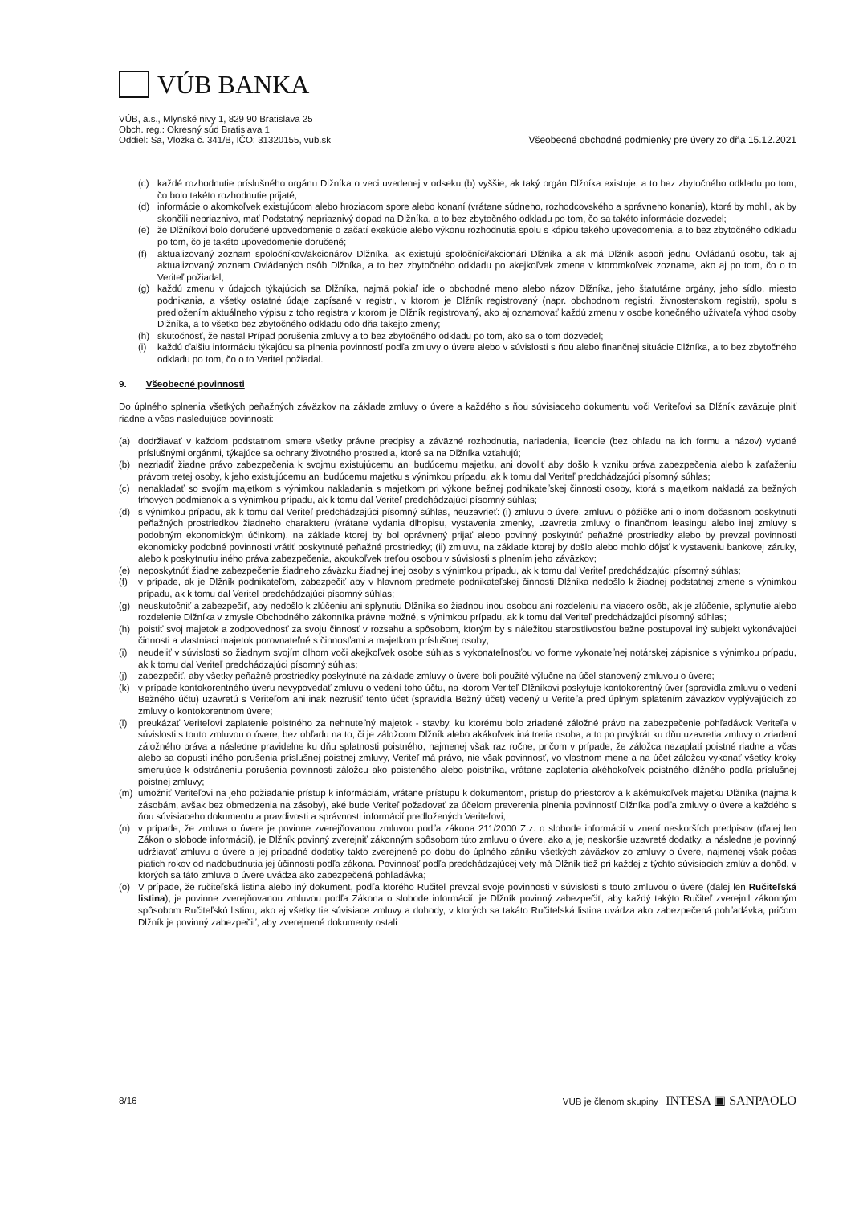VÚB BANKA
VÚB, a.s., Mlynské nivy 1, 829 90 Bratislava 25
Obch. reg.: Okresný súd Bratislava 1
Oddiel: Sa, Vložka č. 341/B, IČO: 31320155, vub.sk
Všeobecné obchodné podmienky pre úvery zo dňa 15.12.2021
(c) každé rozhodnutie príslušného orgánu Dlžníka o veci uvedenej v odseku (b) vyššie, ak taký orgán Dlžníka existuje, a to bez zbytočného odkladu po tom, čo bolo takéto rozhodnutie prijaté;
(d) informácie o akomkoľvek existujúcom alebo hroziacom spore alebo konaní (vrátane súdneho, rozhodcovského a správneho konania), ktoré by mohli, ak by skončili nepriaznivo, mať Podstatný nepriaznivý dopad na Dlžníka, a to bez zbytočného odkladu po tom, čo sa takéto informácie dozvedel;
(e) že Dlžníkovi bolo doručené upovedomenie o začatí exekúcie alebo výkonu rozhodnutia spolu s kópiou takého upovedomenia, a to bez zbytočného odkladu po tom, čo je takéto upovedomenie doručené;
(f) aktualizovaný zoznam spoločníkov/akcionárov Dlžníka, ak existujú spoločníci/akcionári Dlžníka a ak má Dlžník aspoň jednu Ovládanú osobu, tak aj aktualizovaný zoznam Ovládaných osôb Dlžníka, a to bez zbytočného odkladu po akejkoľvek zmene v ktoromkoľvek zozname, ako aj po tom, čo o to Veriteľ požiadal;
(g) každú zmenu v údajoch týkajúcich sa Dlžníka, najmä pokiaľ ide o obchodné meno alebo názov Dlžníka, jeho štatutárne orgány, jeho sídlo, miesto podnikania, a všetky ostatné údaje zapísané v registri, v ktorom je Dlžník registrovaný (napr. obchodnom registri, živnostenskom registri), spolu s predložením aktuálneho výpisu z toho registra v ktorom je Dlžník registrovaný, ako aj oznamovať každú zmenu v osobe konečného užívateľa výhod osoby Dlžníka, a to všetko bez zbytočného odkladu odo dňa takejto zmeny;
(h) skutočnosť, že nastal Prípad porušenia zmluvy a to bez zbytočného odkladu po tom, ako sa o tom dozvedel;
(i) každú ďalšiu informáciu týkajúcu sa plnenia povinností podľa zmluvy o úvere alebo v súvislosti s ňou alebo finančnej situácie Dlžníka, a to bez zbytočného odkladu po tom, čo o to Veriteľ požiadal.
9. Všeobecné povinnosti
Do úplného splnenia všetkých peňažných záväzkov na základe zmluvy o úvere a každého s ňou súvisiaceho dokumentu voči Veriteľovi sa Dlžník zaväzuje plniť riadne a včas nasledujúce povinnosti:
(a) dodržiavať v každom podstatnom smere všetky právne predpisy a záväzné rozhodnutia, nariadenia, licencie (bez ohľadu na ich formu a názov) vydané príslušnými orgánmi, týkajúce sa ochrany životného prostredia, ktoré sa na Dlžníka vzťahujú;
(b) nezriadiť žiadne právo zabezpečenia k svojmu existujúcemu ani budúcemu majetku, ani dovoliť aby došlo k vzniku práva zabezpečenia alebo k zaťaženiu právom tretej osoby, k jeho existujúcemu ani budúcemu majetku s výnimkou prípadu, ak k tomu dal Veriteľ predchádzajúci písomný súhlas;
(c) nenakladať so svojím majetkom s výnimkou nakladania s majetkom pri výkone bežnej podnikateľskej činnosti osoby, ktorá s majetkom nakladá za bežných trhových podmienok a s výnimkou prípadu, ak k tomu dal Veriteľ predchádzajúci písomný súhlas;
(d) s výnimkou prípadu, ak k tomu dal Veriteľ predchádzajúci písomný súhlas, neuzavrieť: (i) zmluvu o úvere, zmluvu o pôžičke ani o inom dočasnom poskytnutí peňažných prostriedkov žiadneho charakteru (vrátane vydania dlhopisu, vystavenia zmenky, uzavretia zmluvy o finančnom leasingu alebo inej zmluvy s podobným ekonomickým účinkom), na základe ktorej by bol oprávnený prijať alebo povinný poskytnúť peňažné prostriedky alebo by prevzal povinnosti ekonomicky podobné povinnosti vrátiť poskytnuté peňažné prostriedky; (ii) zmluvu, na základe ktorej by došlo alebo mohlo dôjsť k vystaveniu bankovej záruky, alebo k poskytnutiu iného práva zabezpečenia, akoukoľvek treťou osobou v súvislosti s plnením jeho záväzkov;
(e) neposkytnúť žiadne zabezpečenie žiadneho záväzku žiadnej inej osoby s výnimkou prípadu, ak k tomu dal Veriteľ predchádzajúci písomný súhlas;
(f) v prípade, ak je Dlžník podnikateľom, zabezpečiť aby v hlavnom predmete podnikateľskej činnosti Dlžníka nedošlo k žiadnej podstatnej zmene s výnimkou prípadu, ak k tomu dal Veriteľ predchádzajúci písomný súhlas;
(g) neuskutočniť a zabezpečiť, aby nedošlo k zlúčeniu ani splynutiu Dlžníka so žiadnou inou osobou ani rozdeleniu na viacero osôb, ak je zlúčenie, splynutie alebo rozdelenie Dlžníka v zmysle Obchodného zákonníka právne možné, s výnimkou prípadu, ak k tomu dal Veriteľ predchádzajúci písomný súhlas;
(h) poistiť svoj majetok a zodpovednosť za svoju činnosť v rozsahu a spôsobom, ktorým by s náležitou starostlivosťou bežne postupoval iný subjekt vykonávajúci činnosti a vlastniaci majetok porovnateľné s činnosťami a majetkom príslušnej osoby;
(i) neudeliť v súvislosti so žiadnym svojím dlhom voči akejkoľvek osobe súhlas s vykonateľnosťou vo forme vykonateľnej notárskej zápisnice s výnimkou prípadu, ak k tomu dal Veriteľ predchádzajúci písomný súhlas;
(j) zabezpečiť, aby všetky peňažné prostriedky poskytnuté na základe zmluvy o úvere boli použité výlučne na účel stanovený zmluvou o úvere;
(k) v prípade kontokorentného úveru nevypovedať zmluvu o vedení toho účtu, na ktorom Veriteľ Dlžníkovi poskytuje kontokorentný úver (spravidla zmluvu o vedení Bežného účtu) uzavretú s Veriteľom ani inak nezrušiť tento účet (spravidla Bežný účet) vedený u Veriteľa pred úplným splatením záväzkov vyplývajúcich zo zmluvy o kontokorentnom úvere;
(l) preukázať Veriteľovi zaplatenie poistného za nehnuteľný majetok - stavby, ku ktorému bolo zriadené záložné právo na zabezpečenie pohľadávok Veriteľa v súvislosti s touto zmluvou o úvere, bez ohľadu na to, či je záložcom Dlžník alebo akákoľvek iná tretia osoba, a to po prvýkrát ku dňu uzavretia zmluvy o zriadení záložného práva a následne pravidelne ku dňu splatnosti poistného, najmenej však raz ročne, pričom v prípade, že záložca nezaplatí poistné riadne a včas alebo sa dopustí iného porušenia príslušnej poistnej zmluvy, Veriteľ má právo, nie však povinnosť, vo vlastnom mene a na účet záložcu vykonať všetky kroky smerujúce k odstráneniu porušenia povinnosti záložcu ako poisteného alebo poistníka, vrátane zaplatenia akéhokoľvek poistného dlžného podľa príslušnej poistnej zmluvy;
(m) umožniť Veriteľovi na jeho požiadanie prístup k informáciám, vrátane prístupu k dokumentom, prístup do priestorov a k akémukoľvek majetku Dlžníka (najmä k zásobám, avšak bez obmedzenia na zásoby), aké bude Veriteľ požadovať za účelom preverenia plnenia povinností Dlžníka podľa zmluvy o úvere a každého s ňou súvisiaceho dokumentu a pravdivosti a správnosti informácií predložených Veriteľovi;
(n) v prípade, že zmluva o úvere je povinne zverejňovanou zmluvou podľa zákona 211/2000 Z.z. o slobode informácií v znení neskorších predpisov (ďalej len Zákon o slobode informácií), je Dlžník povinný zverejniť zákonným spôsobom túto zmluvu o úvere, ako aj jej neskoršie uzavreté dodatky, a následne je povinný udržiavať zmluvu o úvere a jej prípadné dodatky takto zverejnené po dobu do úplného zániku všetkých záväzkov zo zmluvy o úvere, najmenej však počas piatich rokov od nadobudnutia jej účinnosti podľa zákona. Povinnosť podľa predchádzajúcej vety má Dlžník tiež pri každej z týchto súvisiacich zmlúv a dohôd, v ktorých sa táto zmluva o úvere uvádza ako zabezpečená pohľadávka;
(o) V prípade, že ručiteľská listina alebo iný dokument, podľa ktorého Ručiteľ prevzal svoje povinnosti v súvislosti s touto zmluvou o úvere (ďalej len Ručiteľská listina), je povinne zverejňovanou zmluvou podľa Zákona o slobode informácií, je Dlžník povinný zabezpečiť, aby každý takýto Ručiteľ zverejnil zákonným spôsobom Ručiteľskú listinu, ako aj všetky tie súvisiace zmluvy a dohody, v ktorých sa takáto Ručiteľská listina uvádza ako zabezpečená pohľadávka, pričom Dlžník je povinný zabezpečiť, aby zverejnené dokumenty ostali
8/16 VÚB je členom skupiny INTESA ▣ SANPAOLO